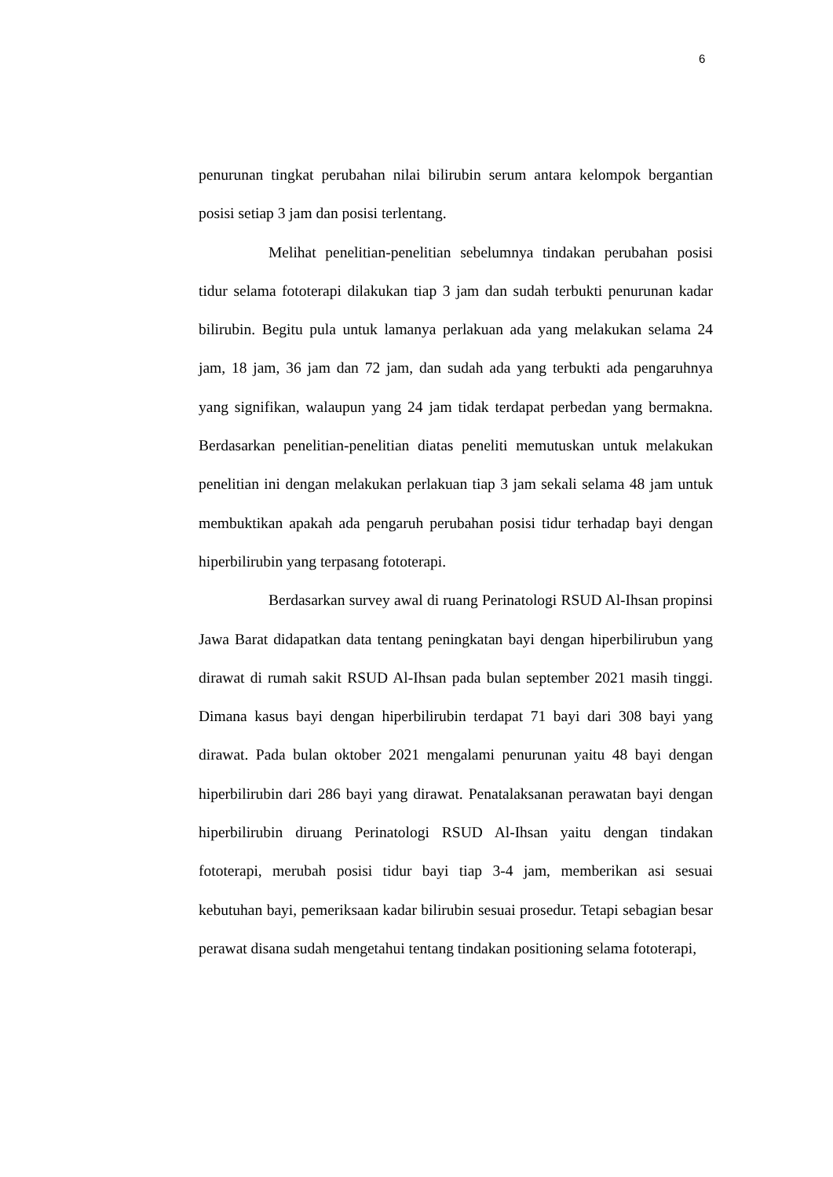6
penurunan tingkat perubahan nilai bilirubin serum antara kelompok bergantian posisi setiap 3 jam dan posisi terlentang.
Melihat penelitian-penelitian sebelumnya tindakan perubahan posisi tidur selama fototerapi dilakukan tiap 3 jam dan sudah terbukti penurunan kadar bilirubin. Begitu pula untuk lamanya perlakuan ada yang melakukan selama 24 jam, 18 jam, 36 jam dan 72 jam, dan sudah ada yang terbukti ada pengaruhnya yang signifikan, walaupun yang 24 jam tidak terdapat perbedan yang bermakna. Berdasarkan penelitian-penelitian diatas peneliti memutuskan untuk melakukan penelitian ini dengan melakukan perlakuan tiap 3 jam sekali selama 48 jam untuk membuktikan apakah ada pengaruh perubahan posisi tidur terhadap bayi dengan hiperbilirubin yang terpasang fototerapi.
Berdasarkan survey awal di ruang Perinatologi RSUD Al-Ihsan propinsi Jawa Barat didapatkan data tentang peningkatan bayi dengan hiperbilirubun yang dirawat di rumah sakit RSUD Al-Ihsan pada bulan september 2021 masih tinggi. Dimana kasus bayi dengan hiperbilirubin terdapat 71 bayi dari 308 bayi yang dirawat. Pada bulan oktober 2021 mengalami penurunan yaitu 48 bayi dengan hiperbilirubin dari 286 bayi yang dirawat. Penatalaksanan perawatan bayi dengan hiperbilirubin diruang Perinatologi RSUD Al-Ihsan yaitu dengan tindakan fototerapi, merubah posisi tidur bayi tiap 3-4 jam, memberikan asi sesuai kebutuhan bayi, pemeriksaan kadar bilirubin sesuai prosedur. Tetapi sebagian besar perawat disana sudah mengetahui tentang tindakan positioning selama fototerapi,